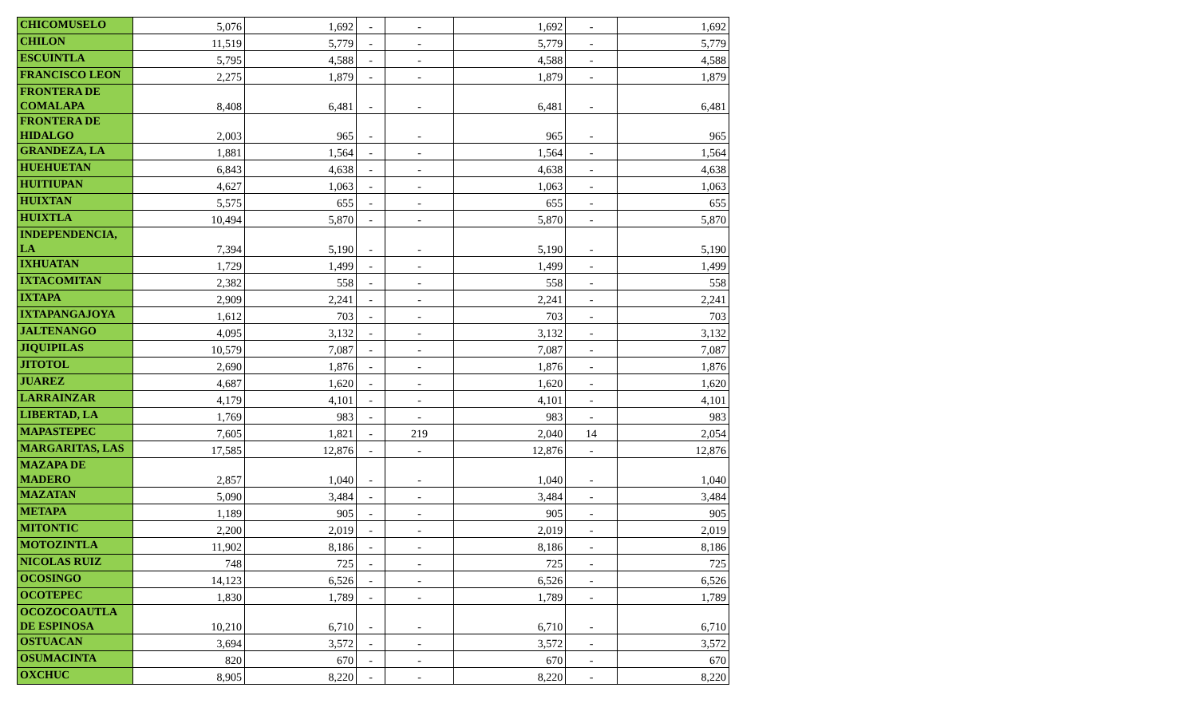| CHICOMUSELO | 5,076 | 1,692 | - | - | 1,692 | - | 1,692 |
| CHILON | 11,519 | 5,779 | - | - | 5,779 | - | 5,779 |
| ESCUINTLA | 5,795 | 4,588 | - | - | 4,588 | - | 4,588 |
| FRANCISCO LEON | 2,275 | 1,879 | - | - | 1,879 | - | 1,879 |
| FRONTERA DE COMALAPA | 8,408 | 6,481 | - | - | 6,481 | - | 6,481 |
| FRONTERA DE HIDALGO | 2,003 | 965 | - | - | 965 | - | 965 |
| GRANDEZA, LA | 1,881 | 1,564 | - | - | 1,564 | - | 1,564 |
| HUEHUETAN | 6,843 | 4,638 | - | - | 4,638 | - | 4,638 |
| HUITIUPAN | 4,627 | 1,063 | - | - | 1,063 | - | 1,063 |
| HUIXTAN | 5,575 | 655 | - | - | 655 | - | 655 |
| HUIXTLA | 10,494 | 5,870 | - | - | 5,870 | - | 5,870 |
| INDEPENDENCIA, LA | 7,394 | 5,190 | - | - | 5,190 | - | 5,190 |
| IXHUATAN | 1,729 | 1,499 | - | - | 1,499 | - | 1,499 |
| IXTACOMITAN | 2,382 | 558 | - | - | 558 | - | 558 |
| IXTAPA | 2,909 | 2,241 | - | - | 2,241 | - | 2,241 |
| IXTAPANGAJOYA | 1,612 | 703 | - | - | 703 | - | 703 |
| JALTENANGO | 4,095 | 3,132 | - | - | 3,132 | - | 3,132 |
| JIQUIPILAS | 10,579 | 7,087 | - | - | 7,087 | - | 7,087 |
| JITOTOL | 2,690 | 1,876 | - | - | 1,876 | - | 1,876 |
| JUAREZ | 4,687 | 1,620 | - | - | 1,620 | - | 1,620 |
| LARRAINZAR | 4,179 | 4,101 | - | - | 4,101 | - | 4,101 |
| LIBERTAD, LA | 1,769 | 983 | - | - | 983 | - | 983 |
| MAPASTEPEC | 7,605 | 1,821 | - | 219 | 2,040 | 14 | 2,054 |
| MARGARITAS, LAS | 17,585 | 12,876 | - | - | 12,876 | - | 12,876 |
| MAZAPA DE MADERO | 2,857 | 1,040 | - | - | 1,040 | - | 1,040 |
| MAZATAN | 5,090 | 3,484 | - | - | 3,484 | - | 3,484 |
| METAPA | 1,189 | 905 | - | - | 905 | - | 905 |
| MITONTIC | 2,200 | 2,019 | - | - | 2,019 | - | 2,019 |
| MOTOZINTLA | 11,902 | 8,186 | - | - | 8,186 | - | 8,186 |
| NICOLAS RUIZ | 748 | 725 | - | - | 725 | - | 725 |
| OCOSINGO | 14,123 | 6,526 | - | - | 6,526 | - | 6,526 |
| OCOTEPEC | 1,830 | 1,789 | - | - | 1,789 | - | 1,789 |
| OCOZOCOAUTLA DE ESPINOSA | 10,210 | 6,710 | - | - | 6,710 | - | 6,710 |
| OSTUACAN | 3,694 | 3,572 | - | - | 3,572 | - | 3,572 |
| OSUMACINTA | 820 | 670 | - | - | 670 | - | 670 |
| OXCHUC | 8,905 | 8,220 | - | - | 8,220 | - | 8,220 |